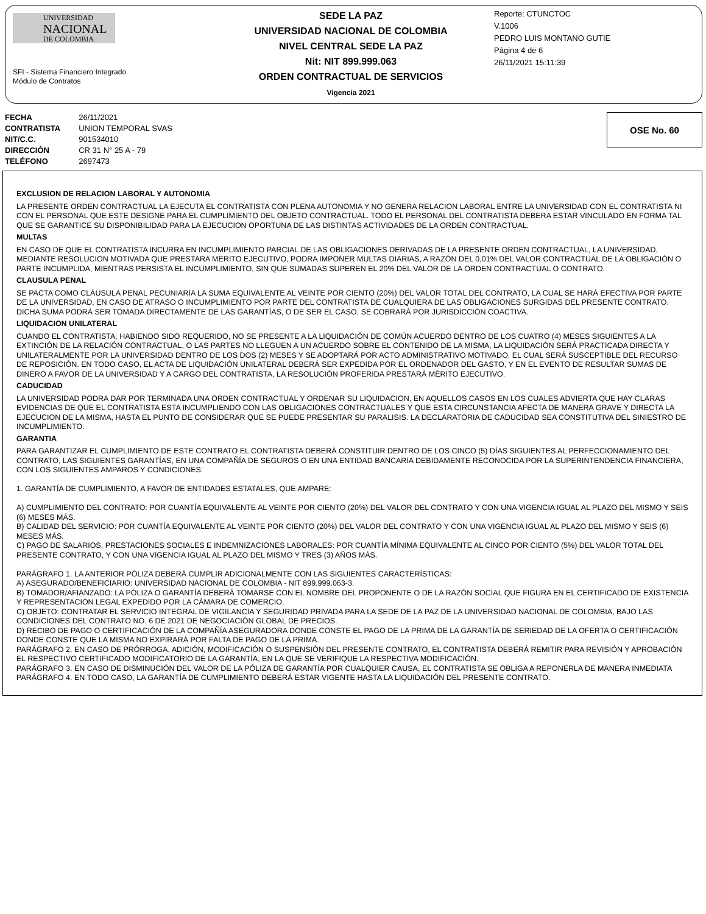UNIVERSIDAD
NACIONAL
DE COLOMBIA
SFI - Sistema Financiero Integrado
Módulo de Contratos
SEDE LA PAZ
UNIVERSIDAD NACIONAL DE COLOMBIA
NIVEL CENTRAL SEDE LA PAZ
Nit: NIT 899.999.063
ORDEN CONTRACTUAL DE SERVICIOS
Vigencia 2021
Reporte: CTUNCTOC
V.1006
PEDRO LUIS MONTANO GUTIE
Página 4 de 6
26/11/2021 15:11:39
| FECHA | 26/11/2021 |
| CONTRATISTA | UNION TEMPORAL SVAS |
| NIT/C.C. | 901534010 |
| DIRECCIÓN | CR 31 N° 25 A - 79 |
| TELÉFONO | 2697473 |
OSE No. 60
EXCLUSION DE RELACION LABORAL Y AUTONOMIA
LA PRESENTE ORDEN CONTRACTUAL LA EJECUTA EL CONTRATISTA CON PLENA AUTONOMIA Y NO GENERA RELACION LABORAL ENTRE LA UNIVERSIDAD CON EL CONTRATISTA NI CON EL PERSONAL QUE ESTE DESIGNE PARA EL CUMPLIMIENTO DEL OBJETO CONTRACTUAL. TODO EL PERSONAL DEL CONTRATISTA DEBERA ESTAR VINCULADO EN FORMA TAL QUE SE GARANTICE SU DISPONIBILIDAD PARA LA EJECUCION OPORTUNA DE LAS DISTINTAS ACTIVIDADES DE LA ORDEN CONTRACTUAL.
MULTAS
EN CASO DE QUE EL CONTRATISTA INCURRA EN INCUMPLIMIENTO PARCIAL DE LAS OBLIGACIONES DERIVADAS DE LA PRESENTE ORDEN CONTRACTUAL, LA UNIVERSIDAD, MEDIANTE RESOLUCION MOTIVADA QUE PRESTARA MERITO EJECUTIVO, PODRA IMPONER MULTAS DIARIAS, A RAZÓN DEL 0,01% DEL VALOR CONTRACTUAL DE LA OBLIGACIÓN O PARTE INCUMPLIDA, MIENTRAS PERSISTA EL INCUMPLIMIENTO, SIN QUE SUMADAS SUPEREN EL 20% DEL VALOR DE LA ORDEN CONTRACTUAL O CONTRATO.
CLAUSULA PENAL
SE PACTA COMO CLÁUSULA PENAL PECUNIARIA LA SUMA EQUIVALENTE AL VEINTE POR CIENTO (20%) DEL VALOR TOTAL DEL CONTRATO, LA CUAL SE HARÁ EFECTIVA POR PARTE DE LA UNIVERSIDAD, EN CASO DE ATRASO O INCUMPLIMIENTO POR PARTE DEL CONTRATISTA DE CUALQUIERA DE LAS OBLIGACIONES SURGIDAS DEL PRESENTE CONTRATO. DICHA SUMA PODRÁ SER TOMADA DIRECTAMENTE DE LAS GARANTÍAS, O DE SER EL CASO, SE COBRARÁ POR JURISDICCIÓN COACTIVA.
LIQUIDACION UNILATERAL
CUANDO EL CONTRATISTA, HABIENDO SIDO REQUERIDO, NO SE PRESENTE A LA LIQUIDACIÓN DE COMÚN ACUERDO DENTRO DE LOS CUATRO (4) MESES SIGUIENTES A LA EXTINCIÓN DE LA RELACIÓN CONTRACTUAL, O LAS PARTES NO LLEGUEN A UN ACUERDO SOBRE EL CONTENIDO DE LA MISMA, LA LIQUIDACIÓN SERÁ PRACTICADA DIRECTA Y UNILATERALMENTE POR LA UNIVERSIDAD DENTRO DE LOS DOS (2) MESES Y SE ADOPTARÁ POR ACTO ADMINISTRATIVO MOTIVADO, EL CUAL SERÁ SUSCEPTIBLE DEL RECURSO DE REPOSICIÓN. EN TODO CASO, EL ACTA DE LIQUIDACIÓN UNILATERAL DEBERÁ SER EXPEDIDA POR EL ORDENADOR DEL GASTO, Y EN EL EVENTO DE RESULTAR SUMAS DE DINERO A FAVOR DE LA UNIVERSIDAD Y A CARGO DEL CONTRATISTA, LA RESOLUCIÓN PROFERIDA PRESTARÁ MÉRITO EJECUTIVO.
CADUCIDAD
LA UNIVERSIDAD PODRA DAR POR TERMINADA UNA ORDEN CONTRACTUAL Y ORDENAR SU LIQUIDACION, EN AQUELLOS CASOS EN LOS CUALES ADVIERTA QUE HAY CLARAS EVIDENCIAS DE QUE EL CONTRATISTA ESTA INCUMPLIENDO CON LAS OBLIGACIONES CONTRACTUALES Y QUE ESTA CIRCUNSTANCIA AFECTA DE MANERA GRAVE Y DIRECTA LA EJECUCION DE LA MISMA, HASTA EL PUNTO DE CONSIDERAR QUE SE PUEDE PRESENTAR SU PARALISIS. LA DECLARATORIA DE CADUCIDAD SEA CONSTITUTIVA DEL SINIESTRO DE INCUMPLIMIENTO.
GARANTIA
PARA GARANTIZAR EL CUMPLIMIENTO DE ESTE CONTRATO EL CONTRATISTA DEBERÁ CONSTITUIR DENTRO DE LOS CINCO (5) DÍAS SIGUIENTES AL PERFECCIONAMIENTO DEL CONTRATO, LAS SIGUIENTES GARANTÍAS, EN UNA COMPAÑÍA DE SEGUROS O EN UNA ENTIDAD BANCARIA DEBIDAMENTE RECONOCIDA POR LA SUPERINTENDENCIA FINANCIERA, CON LOS SIGUIENTES AMPAROS Y CONDICIONES:
1. GARANTÍA DE CUMPLIMIENTO, A FAVOR DE ENTIDADES ESTATALES, QUE AMPARE:
A) CUMPLIMIENTO DEL CONTRATO: POR CUANTÍA EQUIVALENTE AL VEINTE POR CIENTO (20%) DEL VALOR DEL CONTRATO Y CON UNA VIGENCIA IGUAL AL PLAZO DEL MISMO Y SEIS (6) MESES MÁS.
B) CALIDAD DEL SERVICIO: POR CUANTÍA EQUIVALENTE AL VEINTE POR CIENTO (20%) DEL VALOR DEL CONTRATO Y CON UNA VIGENCIA IGUAL AL PLAZO DEL MISMO Y SEIS (6) MESES MÁS.
C) PAGO DE SALARIOS, PRESTACIONES SOCIALES E INDEMNIZACIONES LABORALES: POR CUANTÍA MÍNIMA EQUIVALENTE AL CINCO POR CIENTO (5%) DEL VALOR TOTAL DEL PRESENTE CONTRATO, Y CON UNA VIGENCIA IGUAL AL PLAZO DEL MISMO Y TRES (3) AÑOS MÁS.
PARÁGRAFO 1. LA ANTERIOR PÓLIZA DEBERÁ CUMPLIR ADICIONALMENTE CON LAS SIGUIENTES CARACTERÍSTICAS:
A) ASEGURADO/BENEFICIARIO: UNIVERSIDAD NACIONAL DE COLOMBIA - NIT 899.999.063-3.
B) TOMADOR/AFIANZADO: LA PÓLIZA O GARANTÍA DEBERÁ TOMARSE CON EL NOMBRE DEL PROPONENTE O DE LA RAZÓN SOCIAL QUE FIGURA EN EL CERTIFICADO DE EXISTENCIA Y REPRESENTACIÓN LEGAL EXPEDIDO POR LA CÁMARA DE COMERCIO.
C) OBJETO: CONTRATAR EL SERVICIO INTEGRAL DE VIGILANCIA Y SEGURIDAD PRIVADA PARA LA SEDE DE LA PAZ DE LA UNIVERSIDAD NACIONAL DE COLOMBIA, BAJO LAS CONDICIONES DEL CONTRATO NO. 6 DE 2021 DE NEGOCIACIÓN GLOBAL DE PRECIOS.
D) RECIBO DE PAGO O CERTIFICACIÓN DE LA COMPAÑÍA ASEGURADORA DONDE CONSTE EL PAGO DE LA PRIMA DE LA GARANTÍA DE SERIEDAD DE LA OFERTA O CERTIFICACIÓN DONDE CONSTE QUE LA MISMA NO EXPIRARÁ POR FALTA DE PAGO DE LA PRIMA.
PARÁGRAFO 2. EN CASO DE PRÓRROGA, ADICIÓN, MODIFICACIÓN O SUSPENSIÓN DEL PRESENTE CONTRATO, EL CONTRATISTA DEBERÁ REMITIR PARA REVISIÓN Y APROBACIÓN EL RESPECTIVO CERTIFICADO MODIFICATORIO DE LA GARANTÍA, EN LA QUE SE VERIFIQUE LA RESPECTIVA MODIFICACIÓN.
PARÁGRAFO 3. EN CASO DE DISMINUCIÓN DEL VALOR DE LA PÓLIZA DE GARANTÍA POR CUALQUIER CAUSA, EL CONTRATISTA SE OBLIGA A REPONERLA DE MANERA INMEDIATA
PARÁGRAFO 4. EN TODO CASO, LA GARANTÍA DE CUMPLIMIENTO DEBERÁ ESTAR VIGENTE HASTA LA LIQUIDACIÓN DEL PRESENTE CONTRATO.